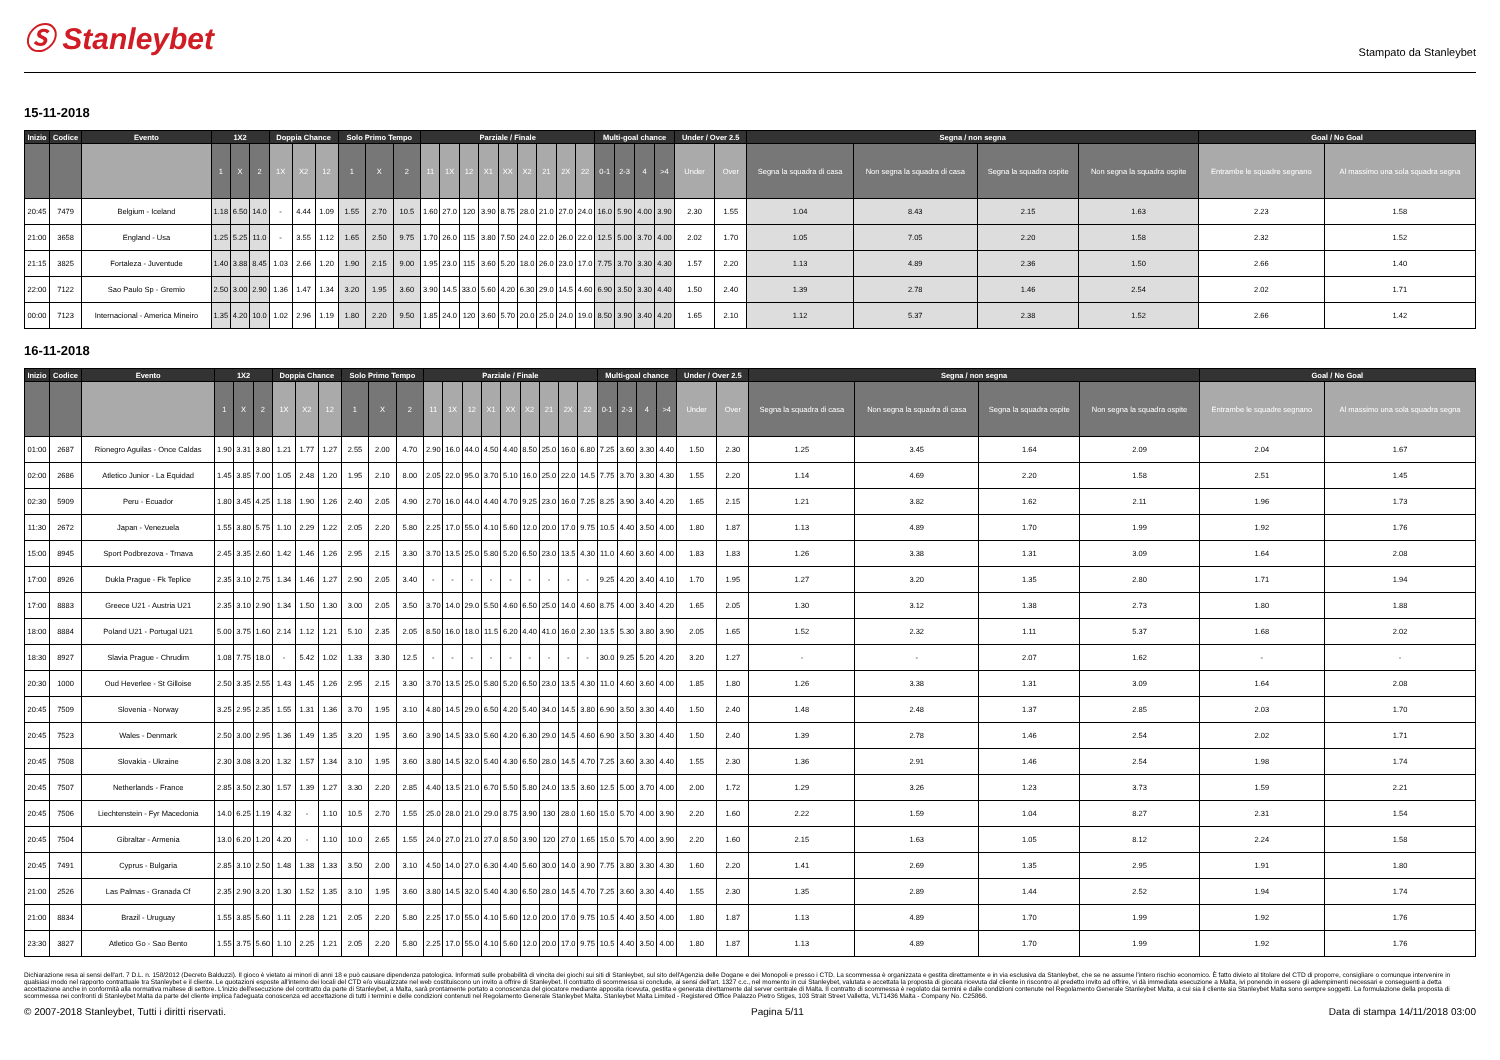Ⓢ Stanleybet
Stampato da Stanleybet
15-11-2018
| Inizio | Codice | Evento | 1X2 | | | Doppia Chance | | | Solo Primo Tempo | | | Parziale / Finale | | | | | | | | | Multi-goal chance | | | | Under / Over 2.5 | | Segna / non segna | | | | Goal / No Goal | |
| --- | --- | --- | --- | --- | --- | --- | --- | --- | --- | --- | --- | --- | --- | --- | --- | --- | --- | --- | --- | --- | --- | --- | --- | --- | --- | --- | --- | --- | --- | --- | --- | --- |
| | | | 1 | X | 2 | 1X | X2 | 12 | 1 | X | 2 | 11 | 1X | 12 | X1 | XX | X2 | 21 | 2X | 22 | 0-1 | 2-3 | 4 | >4 | Under | Over | Segna la squadra di casa | Non segna la squadra di casa | Segna la squadra ospite | Non segna la squadra ospite | Entrambe le squadre segnano | Al massimo una sola squadra segna |
| 20:45 | 7479 | Belgium - Iceland | 1.18 | 6.50 | 14.0 | - | 4.44 | 1.09 | 1.55 | 2.70 | 10.5 | 1.60 | 27.0 | 120 | 3.90 | 8.75 | 28.0 | 21.0 | 27.0 | 24.0 | 16.0 | 5.90 | 4.00 | 3.90 | 2.30 | 1.55 | 1.04 | 8.43 | 2.15 | 1.63 | 2.23 | 1.58 |
| 21:00 | 3658 | England - Usa | 1.25 | 5.25 | 11.0 | - | 3.55 | 1.12 | 1.65 | 2.50 | 9.75 | 1.70 | 26.0 | 115 | 3.80 | 7.50 | 24.0 | 22.0 | 26.0 | 22.0 | 12.5 | 5.00 | 3.70 | 4.00 | 2.02 | 1.70 | 1.05 | 7.05 | 2.20 | 1.58 | 2.32 | 1.52 |
| 21:15 | 3825 | Fortaleza - Juventude | 1.40 | 3.88 | 8.45 | 1.03 | 2.66 | 1.20 | 1.90 | 2.15 | 9.00 | 1.95 | 23.0 | 115 | 3.60 | 5.20 | 18.0 | 26.0 | 23.0 | 17.0 | 7.75 | 3.70 | 3.30 | 4.30 | 1.57 | 2.20 | 1.13 | 4.89 | 2.36 | 1.50 | 2.66 | 1.40 |
| 22:00 | 7122 | Sao Paulo Sp - Gremio | 2.50 | 3.00 | 2.90 | 1.36 | 1.47 | 1.34 | 3.20 | 1.95 | 3.60 | 3.90 | 14.5 | 33.0 | 5.60 | 4.20 | 6.30 | 29.0 | 14.5 | 4.60 | 6.90 | 3.50 | 3.30 | 4.40 | 1.50 | 2.40 | 1.39 | 2.78 | 1.46 | 2.54 | 2.02 | 1.71 |
| 00:00 | 7123 | Internacional - America Mineiro | 1.35 | 4.20 | 10.0 | 1.02 | 2.96 | 1.19 | 1.80 | 2.20 | 9.50 | 1.85 | 24.0 | 120 | 3.60 | 5.70 | 20.0 | 25.0 | 24.0 | 19.0 | 8.50 | 3.90 | 3.40 | 4.20 | 1.65 | 2.10 | 1.12 | 5.37 | 2.38 | 1.52 | 2.66 | 1.42 |
16-11-2018
| Inizio | Codice | Evento | 1X2 | | | Doppia Chance | | | Solo Primo Tempo | | | Parziale / Finale | | | | | | | | | Multi-goal chance | | | | Under / Over 2.5 | | Segna / non segna | | | | Goal / No Goal | |
| --- | --- | --- | --- | --- | --- | --- | --- | --- | --- | --- | --- | --- | --- | --- | --- | --- | --- | --- | --- | --- | --- | --- | --- | --- | --- | --- | --- | --- | --- | --- | --- | --- |
| | | | 1 | X | 2 | 1X | X2 | 12 | 1 | X | 2 | 11 | 1X | 12 | X1 | XX | X2 | 21 | 2X | 22 | 0-1 | 2-3 | 4 | >4 | Under | Over | Segna la squadra di casa | Non segna la squadra di casa | Segna la squadra ospite | Non segna la squadra ospite | Entrambe le squadre segnano | Al massimo una sola squadra segna |
| 01:00 | 2687 | Rionegro Aguilas - Once Caldas | 1.90 | 3.31 | 3.80 | 1.21 | 1.77 | 1.27 | 2.55 | 2.00 | 4.70 | 2.90 | 16.0 | 44.0 | 4.50 | 4.40 | 8.50 | 25.0 | 16.0 | 6.80 | 7.25 | 3.60 | 3.30 | 4.40 | 1.50 | 2.30 | 1.25 | 3.45 | 1.64 | 2.09 | 2.04 | 1.67 |
| 02:00 | 2686 | Atletico Junior - La Equidad | 1.45 | 3.85 | 7.00 | 1.05 | 2.48 | 1.20 | 1.95 | 2.10 | 8.00 | 2.05 | 22.0 | 95.0 | 3.70 | 5.10 | 16.0 | 25.0 | 22.0 | 14.5 | 7.75 | 3.70 | 3.30 | 4.30 | 1.55 | 2.20 | 1.14 | 4.69 | 2.20 | 1.58 | 2.51 | 1.45 |
| 02:30 | 5909 | Peru - Ecuador | 1.80 | 3.45 | 4.25 | 1.18 | 1.90 | 1.26 | 2.40 | 2.05 | 4.90 | 2.70 | 16.0 | 44.0 | 4.40 | 4.70 | 9.25 | 23.0 | 16.0 | 7.25 | 8.25 | 3.90 | 3.40 | 4.20 | 1.65 | 2.15 | 1.21 | 3.82 | 1.62 | 2.11 | 1.96 | 1.73 |
| 11:30 | 2672 | Japan - Venezuela | 1.55 | 3.80 | 5.75 | 1.10 | 2.29 | 1.22 | 2.05 | 2.20 | 5.80 | 2.25 | 17.0 | 55.0 | 4.10 | 5.60 | 12.0 | 20.0 | 17.0 | 9.75 | 10.5 | 4.40 | 3.50 | 4.00 | 1.80 | 1.87 | 1.13 | 4.89 | 1.70 | 1.99 | 1.92 | 1.76 |
| 15:00 | 8945 | Sport Podbrezova - Trnava | 2.45 | 3.35 | 2.60 | 1.42 | 1.46 | 1.26 | 2.95 | 2.15 | 3.30 | 3.70 | 13.5 | 25.0 | 5.80 | 5.20 | 6.50 | 23.0 | 13.5 | 4.30 | 11.0 | 4.60 | 3.60 | 4.00 | 1.83 | 1.83 | 1.26 | 3.38 | 1.31 | 3.09 | 1.64 | 2.08 |
| 17:00 | 8926 | Dukla Prague - Fk Teplice | 2.35 | 3.10 | 2.75 | 1.34 | 1.46 | 1.27 | 2.90 | 2.05 | 3.40 | - | - | - | - | - | - | - | - | - | 9.25 | 4.20 | 3.40 | 4.10 | 1.70 | 1.95 | 1.27 | 3.20 | 1.35 | 2.80 | 1.71 | 1.94 |
| 17:00 | 8883 | Greece U21 - Austria U21 | 2.35 | 3.10 | 2.90 | 1.34 | 1.50 | 1.30 | 3.00 | 2.05 | 3.50 | 3.70 | 14.0 | 29.0 | 5.50 | 4.60 | 6.50 | 25.0 | 14.0 | 4.60 | 8.75 | 4.00 | 3.40 | 4.20 | 1.65 | 2.05 | 1.30 | 3.12 | 1.38 | 2.73 | 1.80 | 1.88 |
| 18:00 | 8884 | Poland U21 - Portugal U21 | 5.00 | 3.75 | 1.60 | 2.14 | 1.12 | 1.21 | 5.10 | 2.35 | 2.05 | 8.50 | 16.0 | 18.0 | 11.5 | 6.20 | 4.40 | 41.0 | 16.0 | 2.30 | 13.5 | 5.30 | 3.80 | 3.90 | 2.05 | 1.65 | 1.52 | 2.32 | 1.11 | 5.37 | 1.68 | 2.02 |
| 18:30 | 8927 | Slavia Prague - Chrudim | 1.08 | 7.75 | 18.0 | - | 5.42 | 1.02 | 1.33 | 3.30 | 12.5 | - | - | - | - | - | - | - | - | - | 30.0 | 9.25 | 5.20 | 4.20 | 3.20 | 1.27 | - | - | 2.07 | 1.62 | - | - |
| 20:30 | 1000 | Oud Heverlee - St Gilloise | 2.50 | 3.35 | 2.55 | 1.43 | 1.45 | 1.26 | 2.95 | 2.15 | 3.30 | 3.70 | 13.5 | 25.0 | 5.80 | 5.20 | 6.50 | 23.0 | 13.5 | 4.30 | 11.0 | 4.60 | 3.60 | 4.00 | 1.85 | 1.80 | 1.26 | 3.38 | 1.31 | 3.09 | 1.64 | 2.08 |
| 20:45 | 7509 | Slovenia - Norway | 3.25 | 2.95 | 2.35 | 1.55 | 1.31 | 1.36 | 3.70 | 1.95 | 3.10 | 4.80 | 14.5 | 29.0 | 6.50 | 4.20 | 5.40 | 34.0 | 14.5 | 3.80 | 6.90 | 3.50 | 3.30 | 4.40 | 1.50 | 2.40 | 1.48 | 2.48 | 1.37 | 2.85 | 2.03 | 1.70 |
| 20:45 | 7523 | Wales - Denmark | 2.50 | 3.00 | 2.95 | 1.36 | 1.49 | 1.35 | 3.20 | 1.95 | 3.60 | 3.90 | 14.5 | 33.0 | 5.60 | 4.20 | 6.30 | 29.0 | 14.5 | 4.60 | 6.90 | 3.50 | 3.30 | 4.40 | 1.50 | 2.40 | 1.39 | 2.78 | 1.46 | 2.54 | 2.02 | 1.71 |
| 20:45 | 7508 | Slovakia - Ukraine | 2.30 | 3.08 | 3.20 | 1.32 | 1.57 | 1.34 | 3.10 | 1.95 | 3.60 | 3.80 | 14.5 | 32.0 | 5.40 | 4.30 | 6.50 | 28.0 | 14.5 | 4.70 | 7.25 | 3.60 | 3.30 | 4.40 | 1.55 | 2.30 | 1.36 | 2.91 | 1.46 | 2.54 | 1.98 | 1.74 |
| 20:45 | 7507 | Netherlands - France | 2.85 | 3.50 | 2.30 | 1.57 | 1.39 | 1.27 | 3.30 | 2.20 | 2.85 | 4.40 | 13.5 | 21.0 | 6.70 | 5.50 | 5.80 | 24.0 | 13.5 | 3.60 | 12.5 | 5.00 | 3.70 | 4.00 | 2.00 | 1.72 | 1.29 | 3.26 | 1.23 | 3.73 | 1.59 | 2.21 |
| 20:45 | 7506 | Liechtenstein - Fyr Macedonia | 14.0 | 6.25 | 1.19 | 4.32 | - | 1.10 | 10.5 | 2.70 | 1.55 | 25.0 | 28.0 | 21.0 | 29.0 | 8.75 | 3.90 | 130 | 28.0 | 1.60 | 15.0 | 5.70 | 4.00 | 3.90 | 2.20 | 1.60 | 2.22 | 1.59 | 1.04 | 8.27 | 2.31 | 1.54 |
| 20:45 | 7504 | Gibraltar - Armenia | 13.0 | 6.20 | 1.20 | 4.20 | - | 1.10 | 10.0 | 2.65 | 1.55 | 24.0 | 27.0 | 21.0 | 27.0 | 8.50 | 3.90 | 120 | 27.0 | 1.65 | 15.0 | 5.70 | 4.00 | 3.90 | 2.20 | 1.60 | 2.15 | 1.63 | 1.05 | 8.12 | 2.24 | 1.58 |
| 20:45 | 7491 | Cyprus - Bulgaria | 2.85 | 3.10 | 2.50 | 1.48 | 1.38 | 1.33 | 3.50 | 2.00 | 3.10 | 4.50 | 14.0 | 27.0 | 6.30 | 4.40 | 5.60 | 30.0 | 14.0 | 3.90 | 7.75 | 3.80 | 3.30 | 4.30 | 1.60 | 2.20 | 1.41 | 2.69 | 1.35 | 2.95 | 1.91 | 1.80 |
| 21:00 | 2526 | Las Palmas - Granada Cf | 2.35 | 2.90 | 3.20 | 1.30 | 1.52 | 1.35 | 3.10 | 1.95 | 3.60 | 3.80 | 14.5 | 32.0 | 5.40 | 4.30 | 6.50 | 28.0 | 14.5 | 4.70 | 7.25 | 3.60 | 3.30 | 4.40 | 1.55 | 2.30 | 1.35 | 2.89 | 1.44 | 2.52 | 1.94 | 1.74 |
| 21:00 | 8834 | Brazil - Uruguay | 1.55 | 3.85 | 5.60 | 1.11 | 2.28 | 1.21 | 2.05 | 2.20 | 5.80 | 2.25 | 17.0 | 55.0 | 4.10 | 5.60 | 12.0 | 20.0 | 17.0 | 9.75 | 10.5 | 4.40 | 3.50 | 4.00 | 1.80 | 1.87 | 1.13 | 4.89 | 1.70 | 1.99 | 1.92 | 1.76 |
| 23:30 | 3827 | Atletico Go - Sao Bento | 1.55 | 3.75 | 5.60 | 1.10 | 2.25 | 1.21 | 2.05 | 2.20 | 5.80 | 2.25 | 17.0 | 55.0 | 4.10 | 5.60 | 12.0 | 20.0 | 17.0 | 9.75 | 10.5 | 4.40 | 3.50 | 4.00 | 1.80 | 1.87 | 1.13 | 4.89 | 1.70 | 1.99 | 1.92 | 1.76 |
Dichiarazione resa ai sensi dell'art. 7 D.L. n. 158/2012 (Decreto Balduzzi). Il gioco è vietato ai minori di anni 18 e può causare dipendenza patologica. Informati sulle probabilità di vincita dei giochi sui siti di Stanleybet, sul sito dell'Agenzia delle Dogane e dei Monopoli e presso i CTD. La scommessa è organizzata e gestita direttamente e in via esclusiva da Stanleybet, che se ne assume l'intero rischio economico. È fatto divieto al titolare del CTD di proporre, consigliare o comunque intervenire in qualsiasi modo nel rapporto contrattuale tra Stanleybet e il cliente. Le quotazioni esposte all'interno dei locali del CTD e/o visualizzate nel web costituiscono un invito a offrire di Stanleybet. Il contratto di scommessa si conclude, ai sensi dell'art. 1327 c.c., nel momento in cui Stanleybet, valutata e accettata la proposta di giocata ricevuta dal cliente in riscontro al predetto invito ad offrire, vi dà immediata esecuzione a Malta, ivi ponendo in essere gli adempimenti necessari e conseguenti a detta accettazione anche in conformità alla normativa maltese di settore. L'inizio dell'esecuzione del contratto da parte di Stanleybet, a Malta, sarà prontamente portato a conoscenza del giocatore mediante apposita ricevuta, gestita e generata direttamente dal server centrale di Malta. Il contratto di scommessa è regolato dai termini e dalle condizioni contenute nel Regolamento Generale Stanleybet Malta, a cui sia il cliente sia Stanleybet Malta sono sempre soggetti. La formulazione della proposta di scommessa nei confronti di Stanleybet Malta da parte del cliente implica l'adeguata conoscenza ed accettazione di tutti i termini e delle condizioni contenuti nel Regolamento Generale Stanleybet Malta. Stanleybet Malta Limited - Registered Office Palazzo Pietro Stiges, 103 Strait Street Valletta, VLT1436 Malta - Company No. C25866.
© 2007-2018 Stanleybet, Tutti i diritti riservati. Pagina 5/11 Data di stampa 14/11/2018 03:00